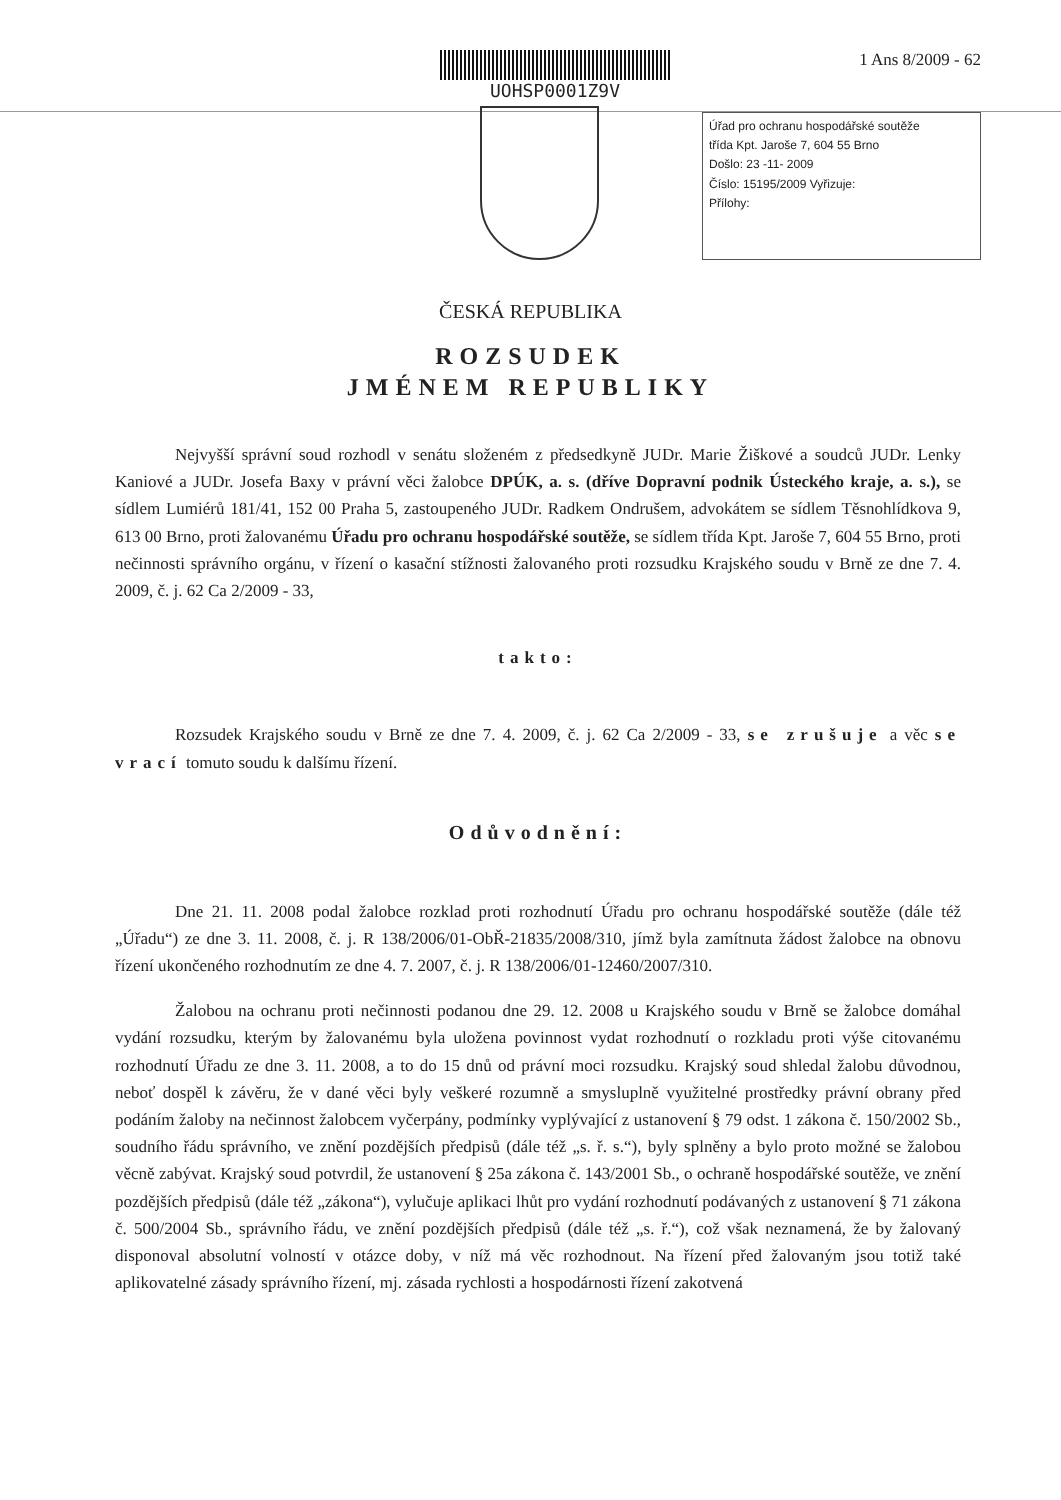UOHSP0001Z9V 1 Ans 8/2009 - 62
Úřad pro ochranu hospodářské soutěže
třída Kpt. Jaroše 7, 604 55 Brno
Došlo: 23 -11- 2009
Číslo: 15195/2009 Vyřizuje:
Přílohy:
ČESKÁ REPUBLIKA
ROZSUDEK
JMÉNEM REPUBLIKY
Nejvyšší správní soud rozhodl v senátu složeném z předsedkyně JUDr. Marie Žiškové a soudců JUDr. Lenky Kaniové a JUDr. Josefa Baxy v právní věci žalobce DPÚK, a. s. (dříve Dopravní podnik Ústeckého kraje, a. s.), se sídlem Lumiérů 181/41, 152 00 Praha 5, zastoupeného JUDr. Radkem Ondrušem, advokátem se sídlem Těsnohlídkova 9, 613 00 Brno, proti žalovanému Úřadu pro ochranu hospodářské soutěže, se sídlem třída Kpt. Jaroše 7, 604 55 Brno, proti nečinnosti správního orgánu, v řízení o kasační stížnosti žalovaného proti rozsudku Krajského soudu v Brně ze dne 7. 4. 2009, č. j. 62 Ca 2/2009 - 33,
takto:
Rozsudek Krajského soudu v Brně ze dne 7. 4. 2009, č. j. 62 Ca 2/2009 - 33, se zrušuje a věc se vrací tomuto soudu k dalšímu řízení.
Odůvodnění:
Dne 21. 11. 2008 podal žalobce rozklad proti rozhodnutí Úřadu pro ochranu hospodářské soutěže (dále též „Úřadu“) ze dne 3. 11. 2008, č. j. R 138/2006/01-ObŘ-21835/2008/310, jímž byla zamítnuta žádost žalobce na obnovu řízení ukončeného rozhodnutím ze dne 4. 7. 2007, č. j. R 138/2006/01-12460/2007/310.
Žalobou na ochranu proti nečinnosti podanou dne 29. 12. 2008 u Krajského soudu v Brně se žalobce domáhal vydání rozsudku, kterým by žalovanému byla uložena povinnost vydat rozhodnutí o rozkladu proti výše citovanému rozhodnutí Úřadu ze dne 3. 11. 2008, a to do 15 dnů od právní moci rozsudku. Krajský soud shledal žalobu důvodnou, neboť dospěl k závěru, že v dané věci byly veškeré rozumně a smysluplně využitelné prostředky právní obrany před podáním žaloby na nečinnost žalobcem vyčerpány, podmínky vyplývající z ustanovení § 79 odst. 1 zákona č. 150/2002 Sb., soudního řádu správního, ve znění pozdějších předpisů (dále též „s. ř. s.“), byly splněny a bylo proto možné se žalobou věcně zabývat. Krajský soud potvrdil, že ustanovení § 25a zákona č. 143/2001 Sb., o ochraně hospodářské soutěže, ve znění pozdějších předpisů (dále též „zákona“), vylučuje aplikaci lhůt pro vydání rozhodnutí podávaných z ustanovení § 71 zákona č. 500/2004 Sb., správního řádu, ve znění pozdějších předpisů (dále též „s. ř.“), což však neznamená, že by žalovaný disponoval absolutní volností v otázce doby, v níž má věc rozhodnout. Na řízení před žalovaným jsou totiž také aplikovatelné zásady správního řízení, mj. zásada rychlosti a hospodárnosti řízení zakotvená